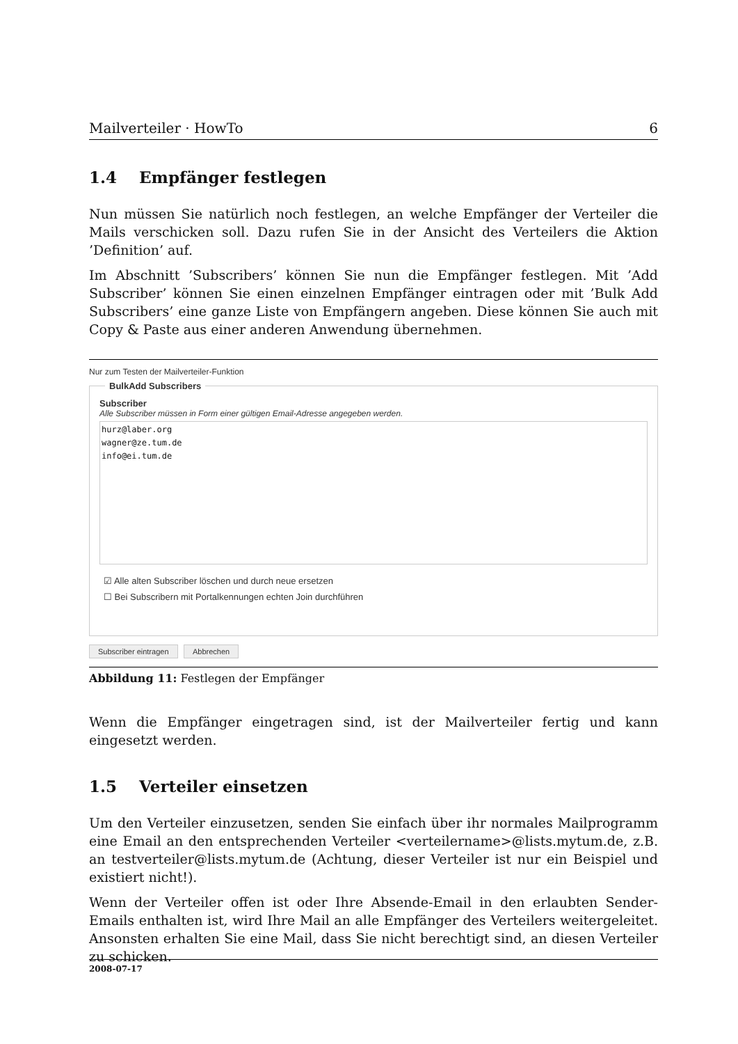Mailverteiler · HowTo 6
1.4 Empfänger festlegen
Nun müssen Sie natürlich noch festlegen, an welche Empfänger der Verteiler die Mails verschicken soll. Dazu rufen Sie in der Ansicht des Verteilers die Aktion ’Definition’ auf.
Im Abschnitt ’Subscribers’ können Sie nun die Empfänger festlegen. Mit ’Add Subscriber’ können Sie einen einzelnen Empfänger eintragen oder mit ’Bulk Add Subscribers’ eine ganze Liste von Empfängern angeben. Diese können Sie auch mit Copy & Paste aus einer anderen Anwendung übernehmen.
Nur zum Testen der Mailverteiler-Funktion
BulkAdd Subscribers
Subscriber
Alle Subscriber müssen in Form einer gültigen Email-Adresse angegeben werden.
hurz@laber.org
wagner@ze.tum.de
info@ei.tum.de
☑ Alle alten Subscriber löschen und durch neue ersetzen
☐ Bei Subscribern mit Portalkennungen echten Join durchführen
Subscriber eintragen Abbrechen
Abbildung 11: Festlegen der Empfänger
Wenn die Empfänger eingetragen sind, ist der Mailverteiler fertig und kann eingesetzt werden.
1.5 Verteiler einsetzen
Um den Verteiler einzusetzen, senden Sie einfach über ihr normales Mailprogramm eine Email an den entsprechenden Verteiler <verteilername>@lists.mytum.de, z.B. an testverteiler@lists.mytum.de (Achtung, dieser Verteiler ist nur ein Beispiel und existiert nicht!).
Wenn der Verteiler offen ist oder Ihre Absende-Email in den erlaubten Sender-Emails enthalten ist, wird Ihre Mail an alle Empfänger des Verteilers weitergeleitet. Ansonsten erhalten Sie eine Mail, dass Sie nicht berechtigt sind, an diesen Verteiler zu schicken.
2008-07-17